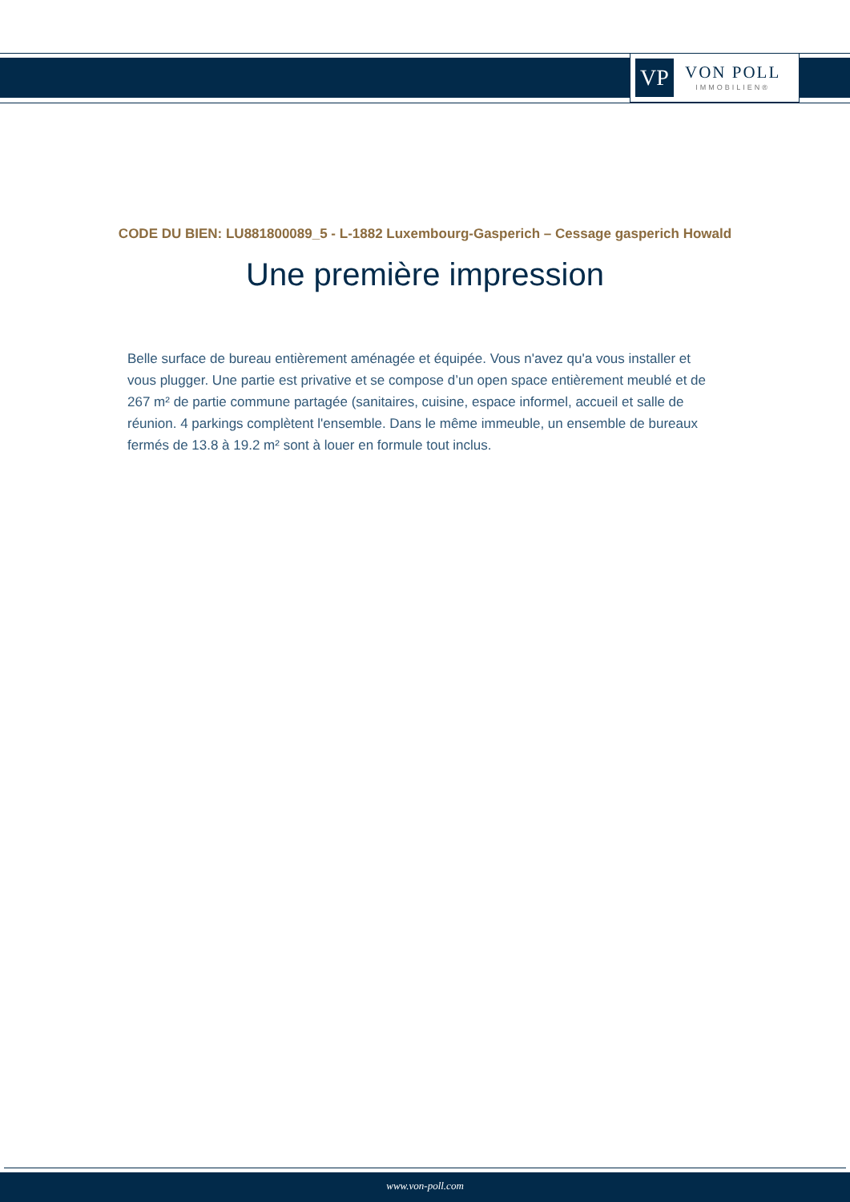VP
VON POLL
IMMOBILIEN®
CODE DU BIEN: LU881800089_5 - L-1882 Luxembourg-Gasperich – Cessage gasperich Howald
Une première impression
Belle surface de bureau entièrement aménagée et équipée. Vous n'avez qu'a vous installer et vous plugger. Une partie est privative et se compose d’un open space entièrement meublé et de 267 m² de partie commune partagée (sanitaires, cuisine, espace informel, accueil et salle de réunion. 4 parkings complètent l'ensemble. Dans le même immeuble, un ensemble de bureaux fermés de 13.8 à 19.2 m² sont à louer en formule tout inclus.
www.von-poll.com